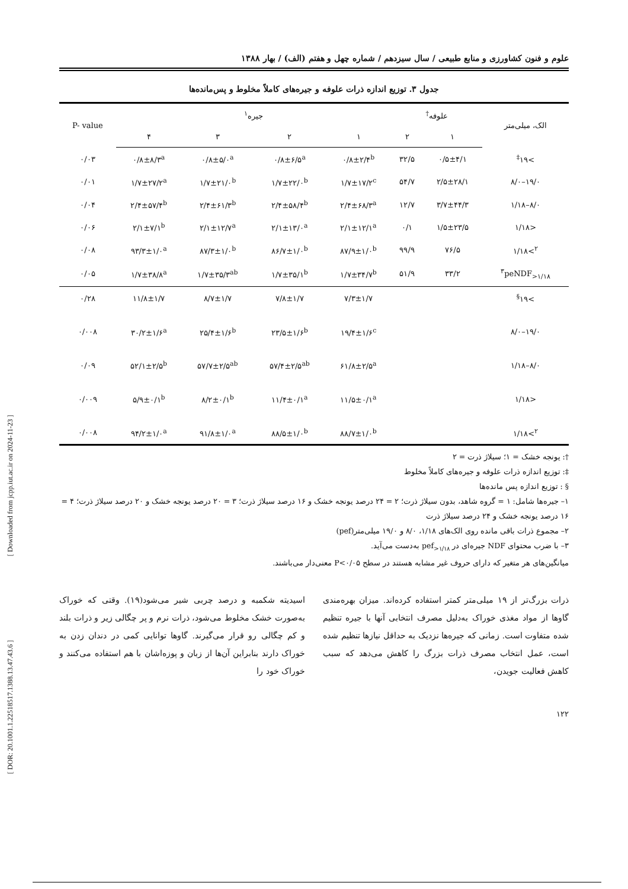علوم و فنون کشاورزی و منابع طبیعی / سال سیزدهم / شماره چهل و هفتم (الف) / بهار ۱۳۸۸
جدول ۳. توزیع اندازه ذرات علوفه و جیره‌های کاملاً مخلوط و پس‌مانده‌ها
| الک، میلی‌متر | علوفه<sup>†</sup> | | جیره<sup>۱</sup> | | | | P- value |
| --- | --- | --- | --- | --- | --- | --- | --- |
| | ۱ | ۲ | ۱ | ۲ | ۳ | ۴ | |
| >۱۹<sup>‡</sup> | ۰/۵±۴/۱ | ۳۲/۵ | ۰/۸±۲/۴<sup>b</sup> | ۰/۸±۶/۵<sup>a</sup> | ۰/۸±۵/۰<sup>a</sup> | ۰/۸±۸/۳<sup>a</sup> | ۰/۰۳ |
| ۱۹/۰–۸/۰ | ۲/۵±۲۸/۱ | ۵۴/۷ | ۱/۷±۱۷/۲<sup>c</sup> | ۱/۷±۲۲/۰<sup>b</sup> | ۱/۷±۲۱/۰<sup>b</sup> | ۱/۷±۲۷/۲<sup>a</sup> | ۰/۰۱ |
| ۸/۰–۱/۱۸ | ۳/۷±۴۴/۳ | ۱۲/۷ | ۲/۴±۶۸/۳<sup>a</sup> | ۲/۴±۵۸/۴<sup>b</sup> | ۲/۴±۶۱/۳<sup>b</sup> | ۲/۴±۵۷/۴<sup>b</sup> | ۰/۰۴ |
| <۱/۱۸ | ۱/۵±۲۳/۵ | ۰/۱ | ۲/۱±۱۲/۱<sup>a</sup> | ۲/۱±۱۳/۰<sup>a</sup> | ۲/۱±۱۲/۷<sup>a</sup> | ۲/۱±۷/۱<sup>b</sup> | ۰/۰۶ |
| <sup>۲</sup>>۱/۱۸ | ۷۶/۵ | ۹۹/۹ | ۸۷/۹±۱/۰<sup>b</sup> | ۸۶/۷±۱/۰<sup>b</sup> | ۸۷/۳±۱/۰<sup>b</sup> | ۹۳/۳±۱/۰<sup>a</sup> | ۰/۰۸ |
| <sup>۳</sup> peNDF<sub>>۱/۱۸</sub> | ۳۳/۲ | ۵۱/۹ | ۱/۷±۳۴/۷<sup>b</sup> | ۱/۷±۳۵/۱<sup>b</sup> | ۱/۷±۳۵/۳<sup>ab</sup> | ۱/۷±۳۸/۸<sup>a</sup> | ۰/۰۵ |
| >۱۹<sup>§</sup> | | | ۷/۳±۱/۷ | ۷/۸±۱/۷ | ۸/۷±۱/۷ | ۱۱/۸±۱/۷ | ۰/۲۸ |
| ۱۹/۰–۸/۰ | | | ۱۹/۴±۱/۶<sup>c</sup> | ۲۳/۵±۱/۶<sup>b</sup> | ۲۵/۴±۱/۶<sup>b</sup> | ۳۰/۲±۱/۶<sup>a</sup> | ۰/۰۰۸ |
| ۸/۰–۱/۱۸ | | | ۶۱/۸±۲/۵<sup>a</sup> | ۵۷/۴±۲/۵<sup>ab</sup> | ۵۷/۷±۲/۵<sup>ab</sup> | ۵۲/۱±۲/۵<sup>b</sup> | ۰/۰۹ |
| <۱/۱۸ | | | ۱۱/۵±۰/۱<sup>a</sup> | ۱۱/۴±۰/۱<sup>a</sup> | ۸/۲±۰/۱<sup>b</sup> | ۵/۹±۰/۱<sup>b</sup> | ۰/۰۰۹ |
| <sup>۲</sup>>۱/۱۸ | | | ۸۸/۷±۱/۰<sup>b</sup> | ۸۸/۵±۱/۰<sup>b</sup> | ۹۱/۸±۱/۰<sup>a</sup> | ۹۴/۲±۱/۰<sup>a</sup> | ۰/۰۰۸ |
†: یونجه خشک = ۱؛ سیلاژ ذرت = ۲
‡: توزیع اندازه ذرات علوفه و جیره‌های کاملاً مخلوط
§ : توزیع اندازه پس مانده‌ها
۱– جیره‌ها شامل: ۱ = گروه شاهد، بدون سیلاژ ذرت؛ ۲ = ۲۴ درصد یونجه خشک و ۱۶ درصد سیلاژ ذرت؛ ۳ = ۲۰ درصد یونجه خشک و ۲۰ درصد سیلاژ ذرت؛ ۴ = ۱۶ درصد یونجه خشک و ۲۴ درصد سیلاژ ذرت
۲– مجموع ذرات باقی مانده روی الک‌های ۱/۱۸، ۸/۰ و ۱۹/۰ میلی‌متر(pef)
۳– با ضرب محتوای NDF جیره‌ای در pef<sub>>۱/۱۸</sub> به‌دست می‌آید.
میانگین‌های هر متغیر که دارای حروف غیر مشابه هستند در سطح P<۰/۰۵ معنی‌دار می‌باشند.
ذرات بزرگ‌تر از ۱۹ میلی‌متر کمتر استفاده کرده‌اند. میزان بهره‌مندی گاوها از مواد مغذی خوراک به‌دلیل مصرف انتخابی آنها با جیره تنظیم شده متفاوت است. زمانی که جیره‌ها نزدیک به حداقل نیازها تنظیم شده است، عمل انتخاب مصرف ذرات بزرگ را کاهش می‌دهد که سبب کاهش فعالیت جویدن،
اسیدیته شکمبه و درصد چربی شیر می‌شود(۱۹). وقتی که خوراک به‌صورت خشک مخلوط می‌شود، ذرات نرم و پر چگالی زیر و ذرات بلند و کم چگالی رو قرار می‌گیرند. گاوها توانایی کمی در دندان زدن به خوراک دارند بنابراین آن‌ها از زبان و پوزه‌اشان با هم استفاده می‌کنند و خوراک خود را
۱۲۲
[ Downloaded from jcpp.iut.ac.ir on 2024-11-23 ]
[ DOR: 20.1001.1.22518517.1388.13.47.43.6 ]